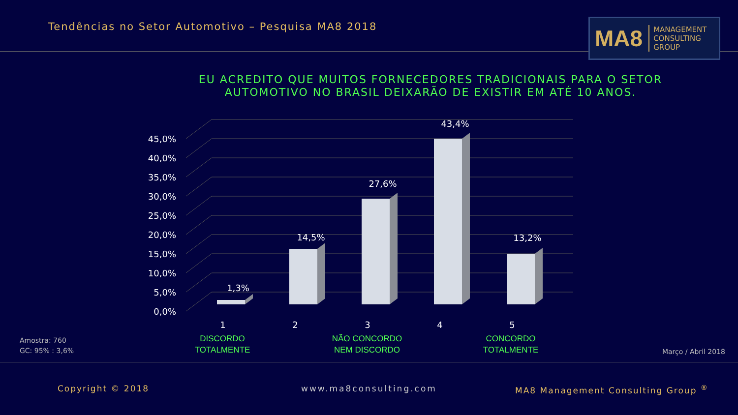Tendências no Setor Automotivo – Pesquisa MA8 2018
MA8 MANAGEMENT
CONSULTING GROUP
EU ACREDITO QUE MUITOS FORNECEDORES TRADICIONAIS PARA O SETOR
AUTOMOTIVO NO BRASIL DEIXARÃO DE EXISTIR EM ATÉ 10 ANOS.
45,0%
40,0%
35,0%
30,0%
25,0%
20,0%
15,0%
10,0%
5,0%
0,0%
1,3%
14,5%
27,6%
43,4%
13,2%
1
2
3
4
5
DISCORDO
TOTALMENTE
NÃO CONCORDO
NEM DISCORDO
CONCORDO
TOTALMENTE
Amostra: 760
GC: 95% : 3,6%
Março / Abril 2018
Copyright © 2018 www.ma8consulting.com
MA8 Management Consulting Group <sup>®</sup>